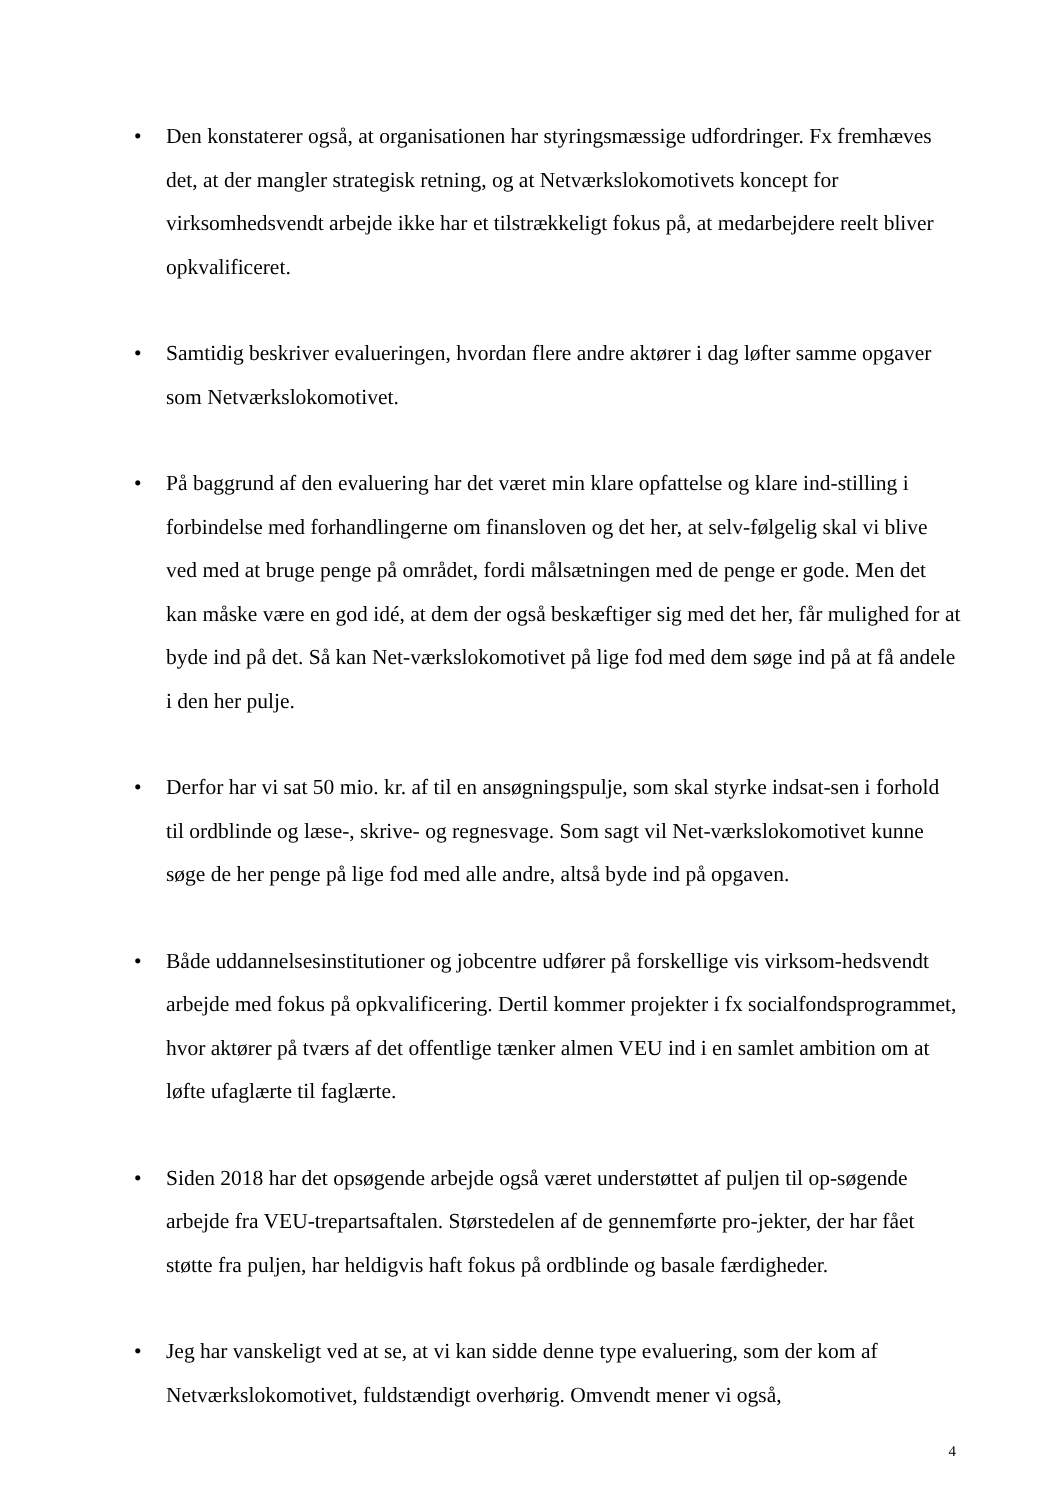• Den konstaterer også, at organisationen har styringsmæssige udfordringer. Fx fremhæves det, at der mangler strategisk retning, og at Netværkslokomotivets koncept for virksomhedsvendt arbejde ikke har et tilstrækkeligt fokus på, at medarbejdere reelt bliver opkvalificeret.
• Samtidig beskriver evalueringen, hvordan flere andre aktører i dag løfter samme opgaver som Netværkslokomotivet.
• På baggrund af den evaluering har det været min klare opfattelse og klare ind-stilling i forbindelse med forhandlingerne om finansloven og det her, at selv-følgelig skal vi blive ved med at bruge penge på området, fordi målsætningen med de penge er gode. Men det kan måske være en god idé, at dem der også beskæftiger sig med det her, får mulighed for at byde ind på det. Så kan Net-værkslokomotivet på lige fod med dem søge ind på at få andele i den her pulje.
• Derfor har vi sat 50 mio. kr. af til en ansøgningspulje, som skal styrke indsat-sen i forhold til ordblinde og læse-, skrive- og regnesvage. Som sagt vil Net-værkslokomotivet kunne søge de her penge på lige fod med alle andre, altså byde ind på opgaven.
• Både uddannelsesinstitutioner og jobcentre udfører på forskellige vis virksom-hedsvendt arbejde med fokus på opkvalificering. Dertil kommer projekter i fx socialfondsprogrammet, hvor aktører på tværs af det offentlige tænker almen VEU ind i en samlet ambition om at løfte ufaglærte til faglærte.
• Siden 2018 har det opsøgende arbejde også været understøttet af puljen til op-søgende arbejde fra VEU-trepartsaftalen. Størstedelen af de gennemførte pro-jekter, der har fået støtte fra puljen, har heldigvis haft fokus på ordblinde og basale færdigheder.
• Jeg har vanskeligt ved at se, at vi kan sidde denne type evaluering, som der kom af Netværkslokomotivet, fuldstændigt overhørig. Omvendt mener vi også,
4